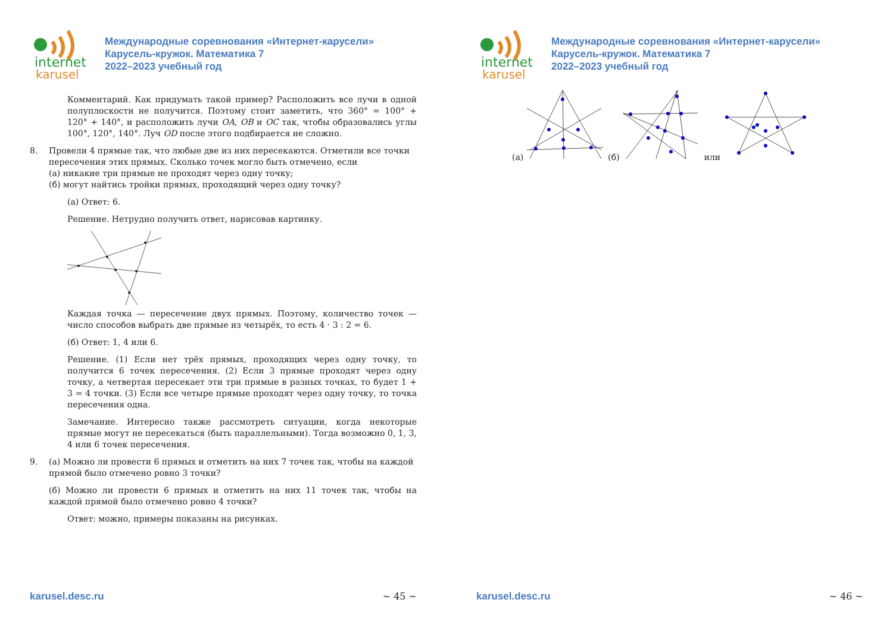internet
karusel
Международные соревнования «Интернет-карусели»
Карусель-кружок. Математика 7
2022–2023 учебный год
Комментарий. Как придумать такой пример? Расположить все лучи в одной полуплоскости не получится. Поэтому стоит заметить, что 360° = 100° + 120° + 140°, и расположить лучи OA, OB и OC так, чтобы образовались углы 100°, 120°, 140°. Луч OD после этого подбирается не сложно.
8. Провели 4 прямые так, что любые две из них пересекаются. Отметили все точки пересечения этих прямых. Сколько точек могло быть отмечено, если
(а) никакие три прямые не проходят через одну точку;
(б) могут найтись тройки прямых, проходящий через одну точку?
(а) Ответ: 6.
Решение. Нетрудно получить ответ, нарисовав картинку.
Каждая точка — пересечение двух прямых. Поэтому, количество точек — число способов выбрать две прямые из четырёх, то есть 4 · 3 : 2 = 6.
(б) Ответ: 1, 4 или 6.
Решение. (1) Если нет трёх прямых, проходящих через одну точку, то получится 6 точек пересечения. (2) Если 3 прямые проходят через одну точку, а четвертая пересекает эти три прямые в разных точках, то будет 1 + 3 = 4 точки. (3) Если все четыре прямые проходят через одну точку, то точка пересечения одна.
Замечание. Интересно также рассмотреть ситуации, когда некоторые прямые могут не пересекаться (быть параллельными). Тогда возможно 0, 1, 3, 4 или 6 точек пересечения.
9. (а) Можно ли провести 6 прямых и отметить на них 7 точек так, чтобы на каждой прямой было отмечено ровно 3 точки?
(б) Можно ли провести 6 прямых и отметить на них 11 точек так, чтобы на каждой прямой было отмечено ровно 4 точки?
Ответ: можно, примеры показаны на рисунках.
karusel.desc.ru ~ 45 ~
internet
karusel
Международные соревнования «Интернет-карусели»
Карусель-кружок. Математика 7
2022–2023 учебный год
(а) (б) или
karusel.desc.ru ~ 46 ~